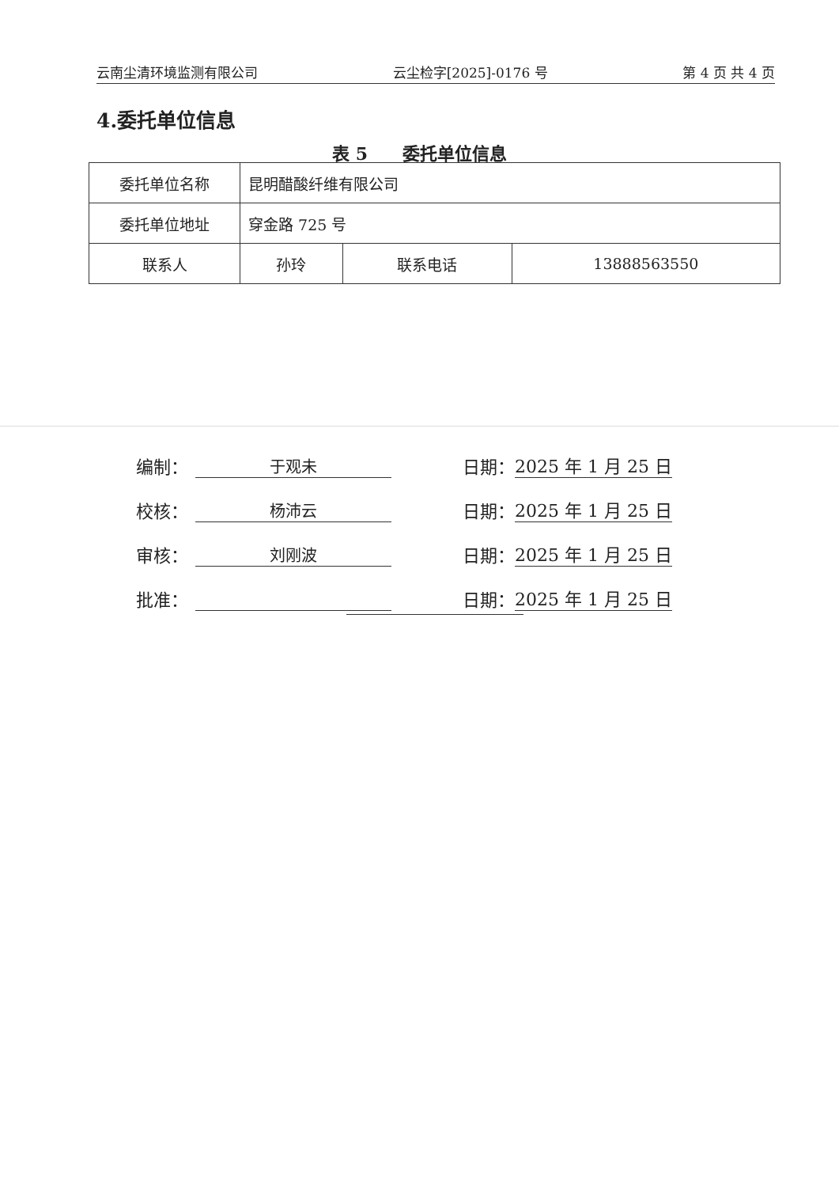云南尘清环境监测有限公司 云尘检字[2025]-0176 号 第 4 页 共 4 页
4.委托单位信息
表 5　　委托单位信息
| 委托单位名称 | 昆明醋酸纤维有限公司 | | |
| 委托单位地址 | 穿金路 725 号 | | |
| 联系人 | 孙玲 | 联系电话 | 13888563550 |
编制： 于观未 日期： 2025 年 1 月 25 日
校核： 杨沛云 日期： 2025 年 1 月 25 日
审核： 刘刚波 日期： 2025 年 1 月 25 日
批准： 日期： 2025 年 1 月 25 日